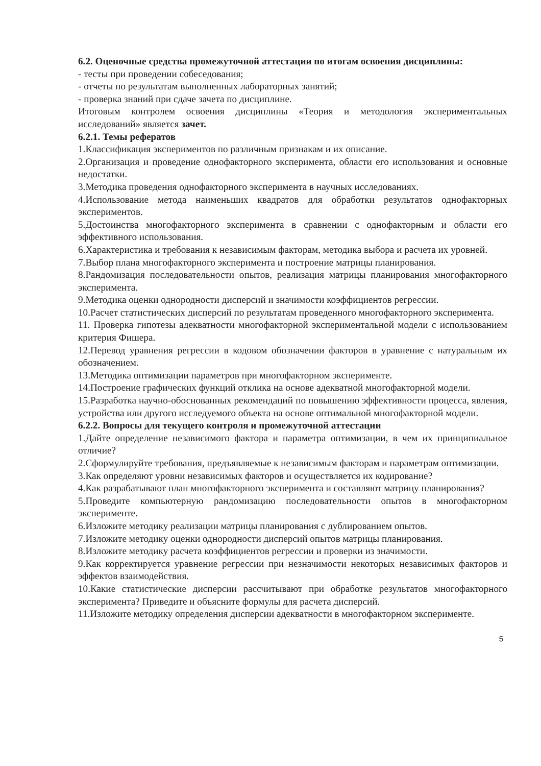6.2. Оценочные средства промежуточной аттестации по итогам освоения дисциплины:
- тесты при проведении собеседования;
- отчеты по результатам выполненных лабораторных занятий;
- проверка знаний при сдаче зачета по дисциплине.
Итоговым контролем освоения дисциплины «Теория и методология экспериментальных исследований» является зачет.
6.2.1. Темы рефератов
1.Классификация экспериментов по различным признакам и их описание.
2.Организация и проведение однофакторного эксперимента, области его использования и основные недостатки.
3.Методика проведения однофакторного эксперимента в научных исследованиях.
4.Использование метода наименьших квадратов для обработки результатов однофакторных экспериментов.
5.Достоинства многофакторного эксперимента в сравнении с однофакторным и области его эффективного использования.
6.Характеристика и требования к независимым факторам, методика выбора и расчета их уровней.
7.Выбор плана многофакторного эксперимента и построение матрицы планирования.
8.Рандомизация последовательности опытов, реализация матрицы планирования многофакторного эксперимента.
9.Методика оценки однородности дисперсий и значимости коэффициентов регрессии.
10.Расчет статистических дисперсий по результатам проведенного многофакторного эксперимента.
11. Проверка гипотезы адекватности многофакторной экспериментальной модели с использованием критерия Фишера.
12.Перевод уравнения регрессии в кодовом обозначении факторов в уравнение с натуральным их обозначением.
13.Методика оптимизации параметров при многофакторном эксперименте.
14.Построение графических функций отклика на основе адекватной многофакторной модели.
15.Разработка научно-обоснованных рекомендаций по повышению эффективности процесса, явления, устройства или другого исследуемого объекта на основе оптимальной многофакторной модели.
6.2.2. Вопросы для текущего контроля и промежуточной аттестации
1.Дайте определение независимого фактора и параметра оптимизации, в чем их принципиальное отличие?
2.Сформулируйте требования, предъявляемые к независимым факторам и параметрам оптимизации.
3.Как определяют уровни независимых факторов и осуществляется их кодирование?
4.Как разрабатывают план многофакторного эксперимента и составляют матрицу планирования?
5.Проведите компьютерную рандомизацию последовательности опытов в многофакторном эксперименте.
6.Изложите методику реализации матрицы планирования с дублированием опытов.
7.Изложите методику оценки однородности дисперсий опытов матрицы планирования.
8.Изложите методику расчета коэффициентов регрессии и проверки из значимости.
9.Как корректируется уравнение регрессии при незначимости некоторых независимых факторов и эффектов взаимодействия.
10.Какие статистические дисперсии рассчитывают при обработке результатов многофакторного эксперимента? Приведите и объясните формулы для расчета дисперсий.
11.Изложите методику определения дисперсии адекватности в многофакторном эксперименте.
5